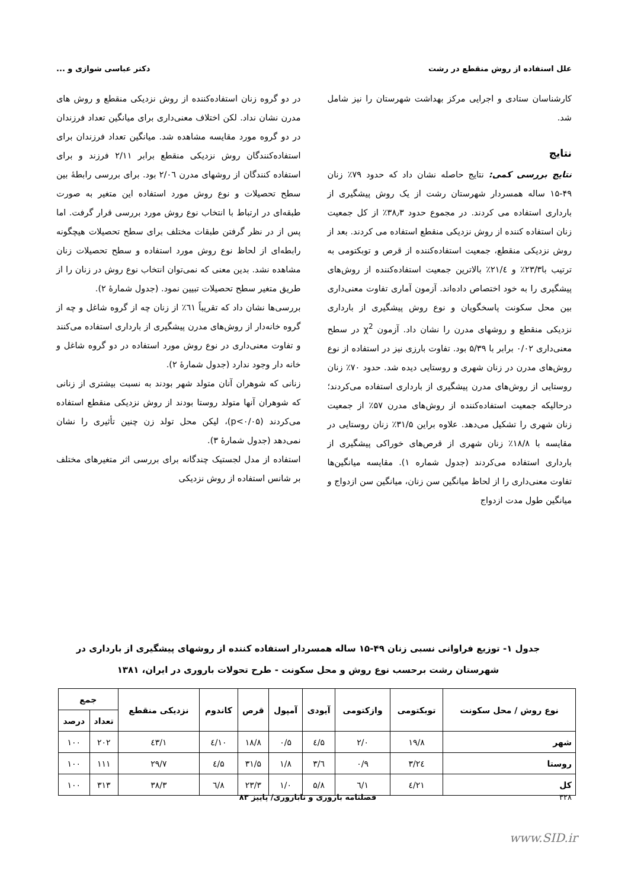علل استفاده از روش منقطع در رشت دکتر عباسی شوازی و ...
کارشناسان ستادی و اجرایی مرکز بهداشت شهرستان را نیز شامل شد.
نتایج
نتایج بررسی کمی: نتایج حاصله نشان داد که حدود ۷۹٪ زنان ۴۹-۱۵ ساله همسردار شهرستان رشت از یک روش پیشگیری از بارداری استفاده می کردند. در مجموع حدود ۳۸٫۳٪ از کل جمعیت زنان استفاده کننده از روش نزدیکی منقطع استفاده می کردند. بعد از روش نزدیکی منقطع، جمعیت استفاده‌کننده از قرص و توبکتومی به ترتیب با۲۳/۳٪ و ۲۱/٤٪ بالاترین جمعیت استفاده‌کننده از روش‌های پیشگیری را به خود اختصاص داده‌اند. آزمون آماری تفاوت معنی‌داری بین محل سکونت پاسخگویان و نوع روش پیشگیری از بارداری نزدیکی منقطع و روشهای مدرن را نشان داد. آزمون χ<sup>2</sup> در سطح معنی‌داری ۰/۰۲ برابر با ۵/۳۹ بود. تفاوت بارزی نیز در استفاده از نوع روش‌های مدرن در زنان شهری و روستایی دیده شد. حدود ۷۰٪ زنان روستایی از روش‌های مدرن پیشگیری از بارداری استفاده می‌کردند؛ درحالیکه جمعیت استفاده‌کننده از روش‌های مدرن ۵۷٪ از جمعیت زنان شهری را تشکیل می‌دهد. علاوه براین ۳۱/۵٪ زنان روستایی در مقایسه با ۱۸/۸٪ زنان شهری از قرص‌های خوراکی پیشگیری از بارداری استفاده می‌کردند (جدول شماره ۱). مقایسه میانگین‌ها تفاوت معنی‌داری را از لحاظ میانگین سن زنان، میانگین سن ازدواج و میانگین طول مدت ازدواج
در دو گروه زنان استفاده‌کننده از روش نزدیکی منقطع و روش های مدرن نشان نداد. لکن اختلاف معنی‌داری برای میانگین تعداد فرزندان در دو گروه مورد مقایسه مشاهده شد. میانگین تعداد فرزندان برای استفاده‌کنندگان روش نزدیکی منقطع برابر ۲/۱۱ فرزند و برای استفاده کنندگان از روشهای مدرن ۲/۰٦ بود. برای بررسی رابطهٔ بین سطح تحصیلات و نوع روش مورد استفاده این متغیر به صورت طبقه‌ای در ارتباط با انتخاب نوع روش مورد بررسی قرار گرفت. اما پس از در نظر گرفتن طبقات مختلف برای سطح تحصیلات هیچگونه رابطه‌ای از لحاظ نوع روش مورد استفاده و سطح تحصیلات زنان مشاهده نشد. بدین معنی که نمی‌توان انتخاب نوع روش در زنان را از طریق متغیر سطح تحصیلات تبیین نمود. (جدول شمارهٔ ۲).
بررسی‌ها نشان داد که تقریباً ٦۱٪ از زنان چه از گروه شاغل و چه از گروه خانه‌دار از روش‌های مدرن پیشگیری از بارداری استفاده می‌کنند و تفاوت معنی‌داری در نوع روش مورد استفاده در دو گروه شاغل و خانه دار وجود ندارد (جدول شمارهٔ ۲).
زنانی که شوهران آنان متولد شهر بودند به نسبت بیشتری از زنانی که شوهران آنها متولد روستا بودند از روش نزدیکی منقطع استفاده می‌کردند (p<۰/۰۵)، لیکن محل تولد زن چنین تأثیری را نشان نمی‌دهد (جدول شمارهٔ ۳).
استفاده از مدل لجستیک چندگانه برای بررسی اثر متغیرهای مختلف بر شانس استفاده از روش نزدیکی
جدول ۱- توزیع فراوانی نسبی زنان ۴۹-۱۵ ساله همسردار استفاده کننده از روشهای پیشگیری از بارداری در شهرستان رشت برحسب نوع روش و محل سکونت - طرح تحولات باروری در ایران، ۱۳۸۱
| نوع روش / محل سکونت | توبکتومی | وازکتومی | آیودی | آمپول | قرص | کاندوم | نزدیکی منقطع | جمع | |
| --- | --- | --- | --- | --- | --- | --- | --- | --- | --- |
| | | | | | | | | تعداد | درصد |
| شهر | ۱۹/۸ | ۲/۰ | ۵/٤ | ۰/۵ | ۱۸/۸ | ۱۰/٤ | ٤۳/۱ | ۲۰۲ | ۱۰۰ |
| روستا | ۲٤/۳ | ۰/۹ | ٦/۳ | ۱/۸ | ۳۱/۵ | ۵/٤ | ۲۹/۷ | ۱۱۱ | ۱۰۰ |
| کل | ۲۱/٤ | ۱/٦ | ۵/۸ | ۱/۰ | ۲۳/۳ | ۸/٦ | ۳۸/۳ | ۳۱۳ | ۱۰۰ |
۳۲۸ فصلنامه باروری و ناباروری/ پاییز ۸۳
www.SID.ir